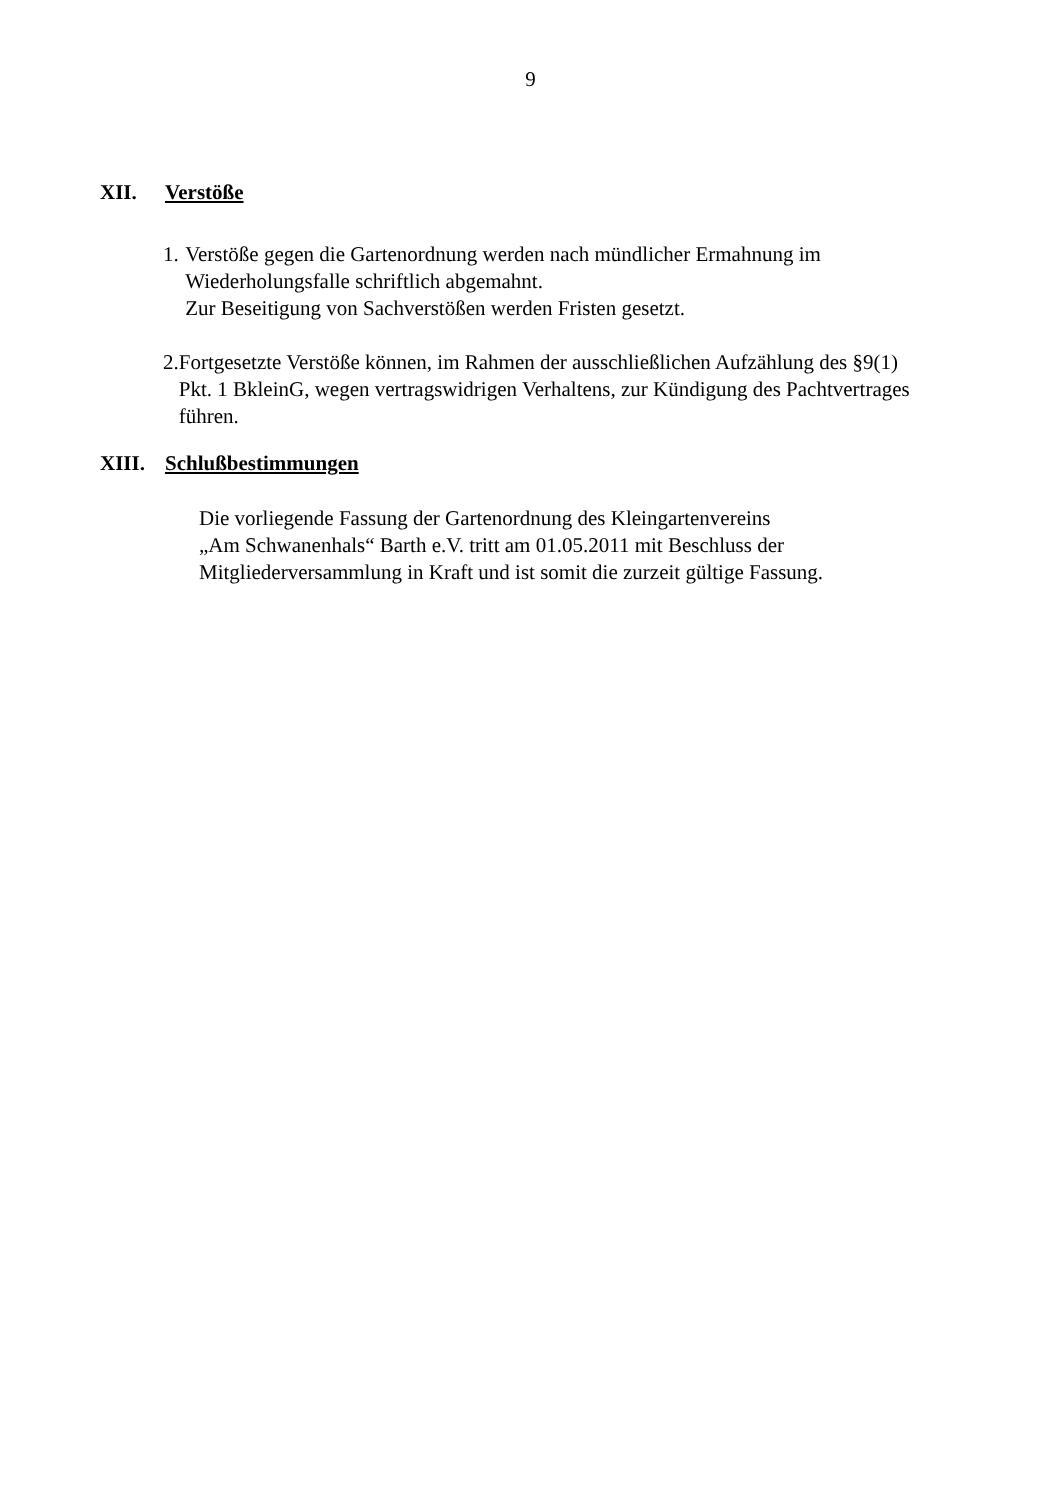9
XII. Verstöße
1. Verstöße gegen die Gartenordnung werden nach mündlicher Ermahnung im Wiederholungsfalle schriftlich abgemahnt.
Zur Beseitigung von Sachverstößen werden Fristen gesetzt.
2. Fortgesetzte Verstöße können, im Rahmen der ausschließlichen Aufzählung des §9(1) Pkt. 1 BkleinG, wegen vertragswidrigen Verhaltens, zur Kündigung des Pachtvertrages führen.
XIII. Schlußbestimmungen
Die vorliegende Fassung der Gartenordnung des Kleingartenvereins
„Am Schwanenhals“ Barth e.V. tritt am 01.05.2011 mit Beschluss der Mitgliederversammlung in Kraft und ist somit die zurzeit gültige Fassung.